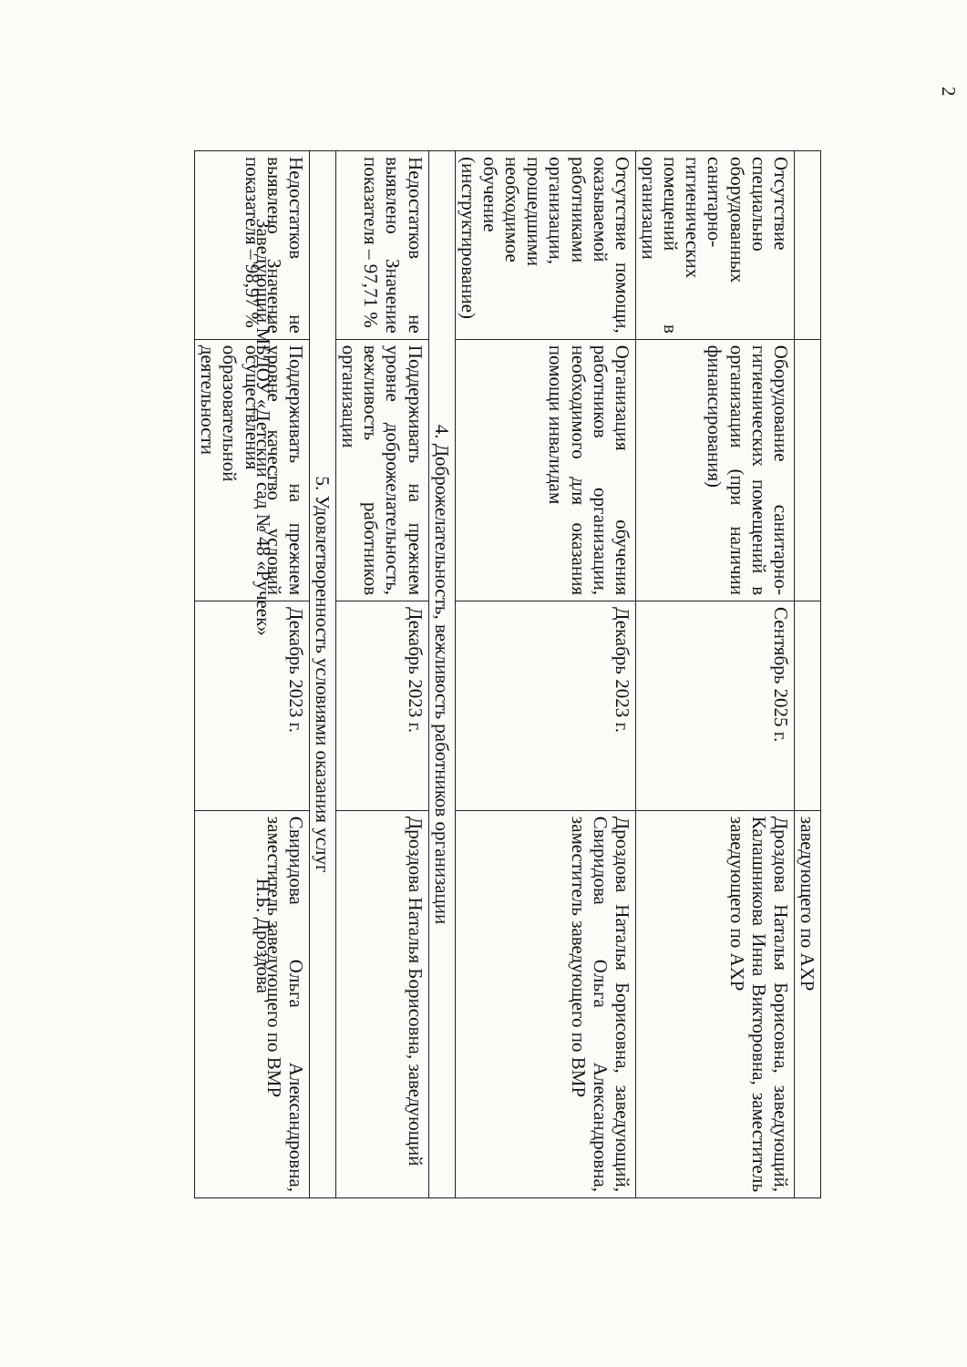2
| | | | заведующего по АХР |
| Отсутствие специально оборудованных санитарно-гигиенических помещений в организации | Оборудование санитарно-гигиенических помещений в организации (при наличии финансирования) | Сентябрь 2025 г. | Дроздова Наталья Борисовна, заведующий, Калашникова Инна Викторовна, заместитель заведующего по АХР |
| Отсутствие помощи, оказываемой работниками организации, прошедшими необходимое обучение (инструктирование) | Организация обучения работников организации, необходимого для оказания помощи инвалидам | Декабрь 2023 г. | Дроздова Наталья Борисовна, заведующий, Свиридова Ольга Александровна, заместитель заведующего по ВМР |
| 4. Доброжелательность, вежливость работников организации | | | |
| Недостатков не выявлено Значение показателя – 97,71 % | Поддерживать на прежнем уровне доброжелательность, вежливость работников организации | Декабрь 2023 г. | Дроздова Наталья Борисовна, заведующий |
| 5. Удовлетворенность условиями оказания услуг | | | |
| Недостатков не выявлено Значение показателя – 98,97 % | Поддерживать на прежнем уровне качество условий осуществления образовательной деятельности | Декабрь 2023 г. | Свиридова Ольга Александровна, заместитель заведующего по ВМР |
Заведующий МБДОУ «Детский сад № 48 «Ручеек» Н.Б. Дроздова